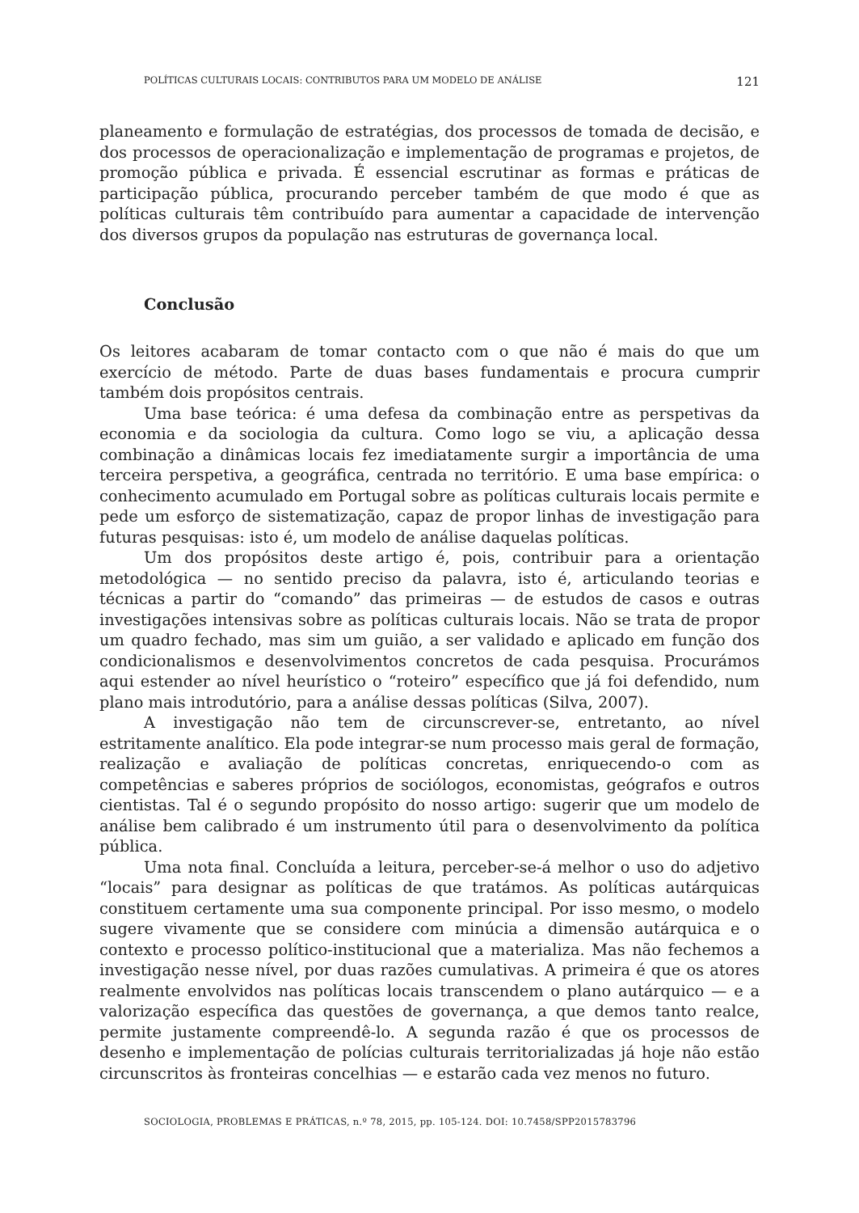POLÍTICAS CULTURAIS LOCAIS: CONTRIBUTOS PARA UM MODELO DE ANÁLISE 121
planeamento e formulação de estratégias, dos processos de tomada de decisão, e dos processos de operacionalização e implementação de programas e projetos, de promoção pública e privada. É essencial escrutinar as formas e práticas de participação pública, procurando perceber também de que modo é que as políticas culturais têm contribuído para aumentar a capacidade de intervenção dos diversos grupos da população nas estruturas de governança local.
Conclusão
Os leitores acabaram de tomar contacto com o que não é mais do que um exercício de método. Parte de duas bases fundamentais e procura cumprir também dois propósitos centrais.
Uma base teórica: é uma defesa da combinação entre as perspetivas da economia e da sociologia da cultura. Como logo se viu, a aplicação dessa combinação a dinâmicas locais fez imediatamente surgir a importância de uma terceira perspetiva, a geográfica, centrada no território. E uma base empírica: o conhecimento acumulado em Portugal sobre as políticas culturais locais permite e pede um esforço de sistematização, capaz de propor linhas de investigação para futuras pesquisas: isto é, um modelo de análise daquelas políticas.
Um dos propósitos deste artigo é, pois, contribuir para a orientação metodológica — no sentido preciso da palavra, isto é, articulando teorias e técnicas a partir do “comando” das primeiras — de estudos de casos e outras investigações intensivas sobre as políticas culturais locais. Não se trata de propor um quadro fechado, mas sim um guião, a ser validado e aplicado em função dos condicionalismos e desenvolvimentos concretos de cada pesquisa. Procurámos aqui estender ao nível heurístico o “roteiro” específico que já foi defendido, num plano mais introdutório, para a análise dessas políticas (Silva, 2007).
A investigação não tem de circunscrever-se, entretanto, ao nível estritamente analítico. Ela pode integrar-se num processo mais geral de formação, realização e avaliação de políticas concretas, enriquecendo-o com as competências e saberes próprios de sociólogos, economistas, geógrafos e outros cientistas. Tal é o segundo propósito do nosso artigo: sugerir que um modelo de análise bem calibrado é um instrumento útil para o desenvolvimento da política pública.
Uma nota final. Concluída a leitura, perceber-se-á melhor o uso do adjetivo “locais” para designar as políticas de que tratámos. As políticas autárquicas constituem certamente uma sua componente principal. Por isso mesmo, o modelo sugere vivamente que se considere com minúcia a dimensão autárquica e o contexto e processo político-institucional que a materializa. Mas não fechemos a investigação nesse nível, por duas razões cumulativas. A primeira é que os atores realmente envolvidos nas políticas locais transcendem o plano autárquico — e a valorização específica das questões de governança, a que demos tanto realce, permite justamente compreendê-lo. A segunda razão é que os processos de desenho e implementação de polícias culturais territorializadas já hoje não estão circunscritos às fronteiras concelhias — e estarão cada vez menos no futuro.
SOCIOLOGIA, PROBLEMAS E PRÁTICAS, n.º 78, 2015, pp. 105-124. DOI: 10.7458/SPP2015783796